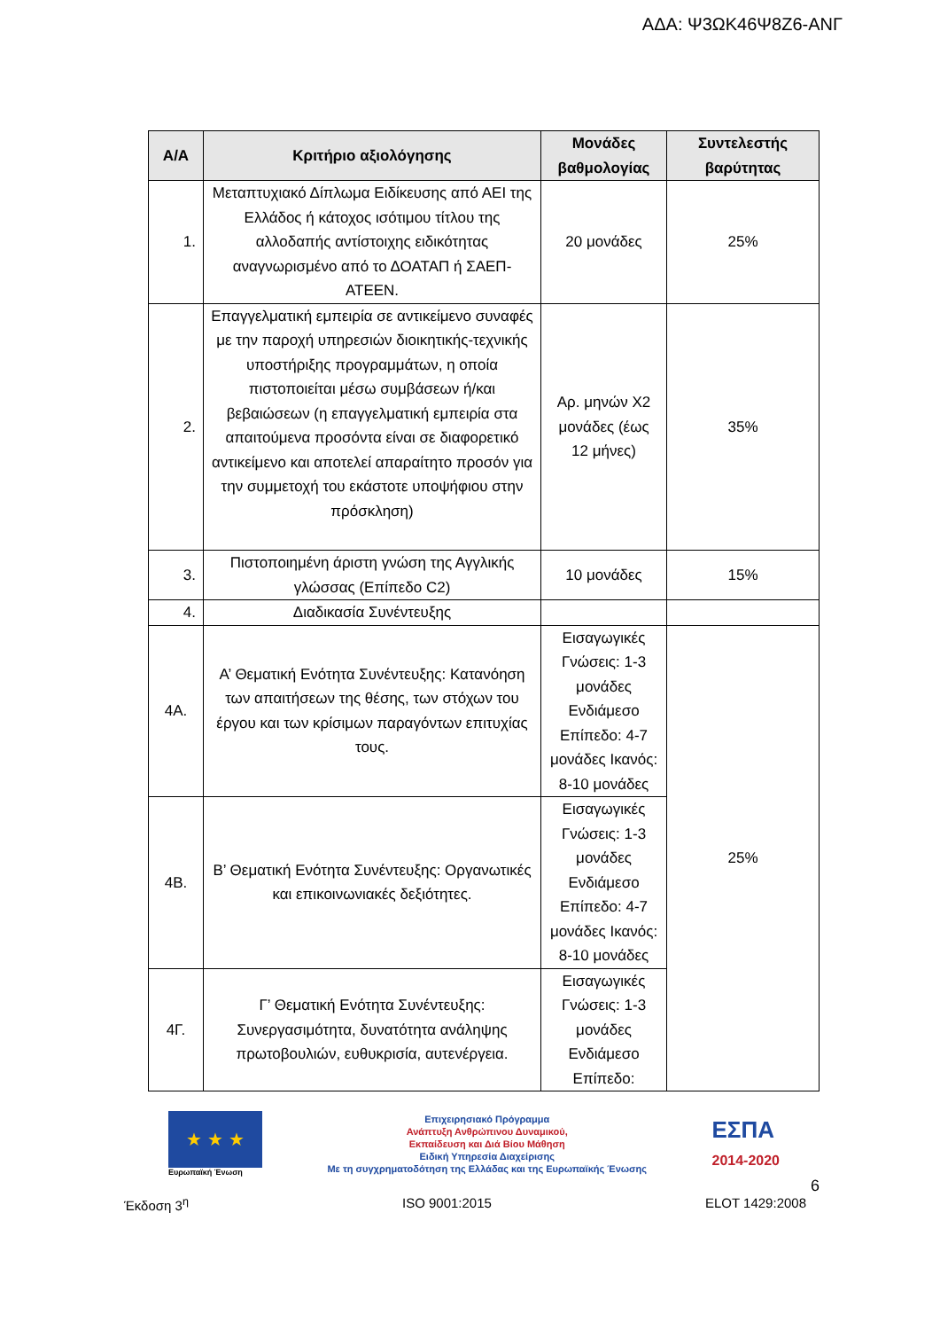ΑΔΑ: Ψ3ΩΚ46Ψ8Ζ6-ΑΝΓ
| Α/Α | Κριτήριο αξιολόγησης | Μονάδες βαθμολογίας | Συντελεστής βαρύτητας |
| --- | --- | --- | --- |
| 1. | Μεταπτυχιακό Δίπλωμα Ειδίκευσης από ΑΕΙ της Ελλάδος ή κάτοχος ισότιμου τίτλου της αλλοδαπής αντίστοιχης ειδικότητας αναγνωρισμένο από το ΔΟΑΤΑΠ ή ΣΑΕΠ-ΑΤΕΕΝ. | 20 μονάδες | 25% |
| 2. | Επαγγελματική εμπειρία σε αντικείμενο συναφές με την παροχή υπηρεσιών διοικητικής-τεχνικής υποστήριξης προγραμμάτων, η οποία πιστοποιείται μέσω συμβάσεων ή/και βεβαιώσεων (η επαγγελματική εμπειρία στα απαιτούμενα προσόντα είναι σε διαφορετικό αντικείμενο και αποτελεί απαραίτητο προσόν για την συμμετοχή του εκάστοτε υποψήφιου στην πρόσκληση) | Αρ. μηνών Χ2 μονάδες (έως 12 μήνες) | 35% |
| 3. | Πιστοποιημένη άριστη γνώση της Αγγλικής γλώσσας (Επίπεδο C2) | 10 μονάδες | 15% |
| 4. | Διαδικασία Συνέντευξης | | |
| 4Α. | Α’ Θεματική Ενότητα Συνέντευξης: Κατανόηση των απαιτήσεων της θέσης, των στόχων του έργου και των κρίσιμων παραγόντων επιτυχίας τους. | Εισαγωγικές Γνώσεις: 1-3 μονάδες Ενδιάμεσο Επίπεδο: 4-7 μονάδες Ικανός: 8-10 μονάδες | 25% |
| 4Β. | Β’ Θεματική Ενότητα Συνέντευξης: Οργανωτικές και επικοινωνιακές δεξιότητες. | Εισαγωγικές Γνώσεις: 1-3 μονάδες Ενδιάμεσο Επίπεδο: 4-7 μονάδες Ικανός: 8-10 μονάδες | |
| 4Γ. | Γ’ Θεματική Ενότητα Συνέντευξης: Συνεργασιμότητα, δυνατότητα ανάληψης πρωτοβουλιών, ευθυκρισία, αυτενέργεια. | Εισαγωγικές Γνώσεις: 1-3 μονάδες Ενδιάμεσο Επίπεδο: | |
★ ★ ★
Ευρωπαϊκή Ένωση
Επιχειρησιακό Πρόγραμμα
Ανάπτυξη Ανθρώπινου Δυναμικού,
Εκπαίδευση και Διά Βίου Μάθηση
Ειδική Υπηρεσία Διαχείρισης
Με τη συγχρηματοδότηση της Ελλάδας και της Ευρωπαϊκής Ένωσης
ΕΣΠΑ
2014-2020
6
Έκδοση 3<sup>η</sup> ISO 9001:2015 ELOT 1429:2008